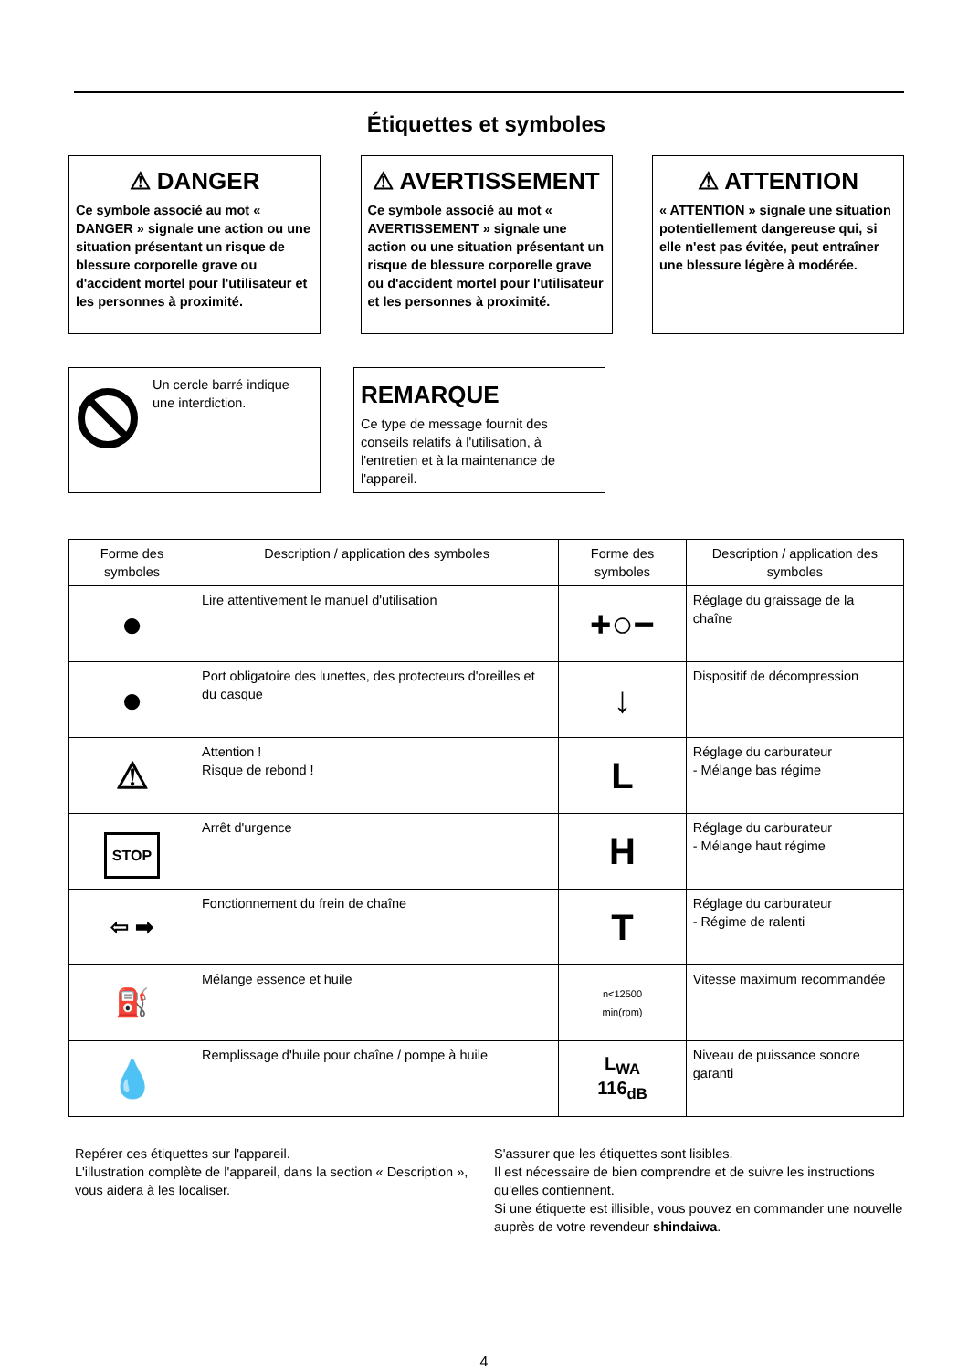Étiquettes et symboles
⚠ DANGER
Ce symbole associé au mot « DANGER » signale une action ou une situation présentant un risque de blessure corporelle grave ou d'accident mortel pour l'utilisateur et les personnes à proximité.
⚠ AVERTISSEMENT
Ce symbole associé au mot « AVERTISSEMENT » signale une action ou une situation présentant un risque de blessure corporelle grave ou d'accident mortel pour l'utilisateur et les personnes à proximité.
⚠ ATTENTION
« ATTENTION » signale une situation potentiellement dangereuse qui, si elle n'est pas évitée, peut entraîner une blessure légère à modérée.
Un cercle barré indique une interdiction.
REMARQUE
Ce type de message fournit des conseils relatifs à l'utilisation, à l'entretien et à la maintenance de l'appareil.
| Forme des symboles | Description / application des symboles | Forme des symboles | Description / application des symboles |
| --- | --- | --- | --- |
| ● | Lire attentivement le manuel d'utilisation | +○− | Réglage du graissage de la chaîne |
| ● | Port obligatoire des lunettes, des protecteurs d'oreilles et du casque | ↓ | Dispositif de décompression |
| ⚠ | Attention ! Risque de rebond ! | L | Réglage du carburateur - Mélange bas régime |
| STOP | Arrêt d'urgence | H | Réglage du carburateur - Mélange haut régime |
| ⇦ ➡ | Fonctionnement du frein de chaîne | T | Réglage du carburateur - Régime de ralenti |
| ⛽ | Mélange essence et huile | n<12500 min(rpm) | Vitesse maximum recommandée |
| 💧 | Remplissage d'huile pour chaîne / pompe à huile | L<sub>WA</sub> 116<sub>dB</sub> | Niveau de puissance sonore garanti |
Repérer ces étiquettes sur l'appareil.
L'illustration complète de l'appareil, dans la section « Description », vous aidera à les localiser.
S'assurer que les étiquettes sont lisibles.
Il est nécessaire de bien comprendre et de suivre les instructions qu'elles contiennent.
Si une étiquette est illisible, vous pouvez en commander une nouvelle auprès de votre revendeur shindaiwa.
4